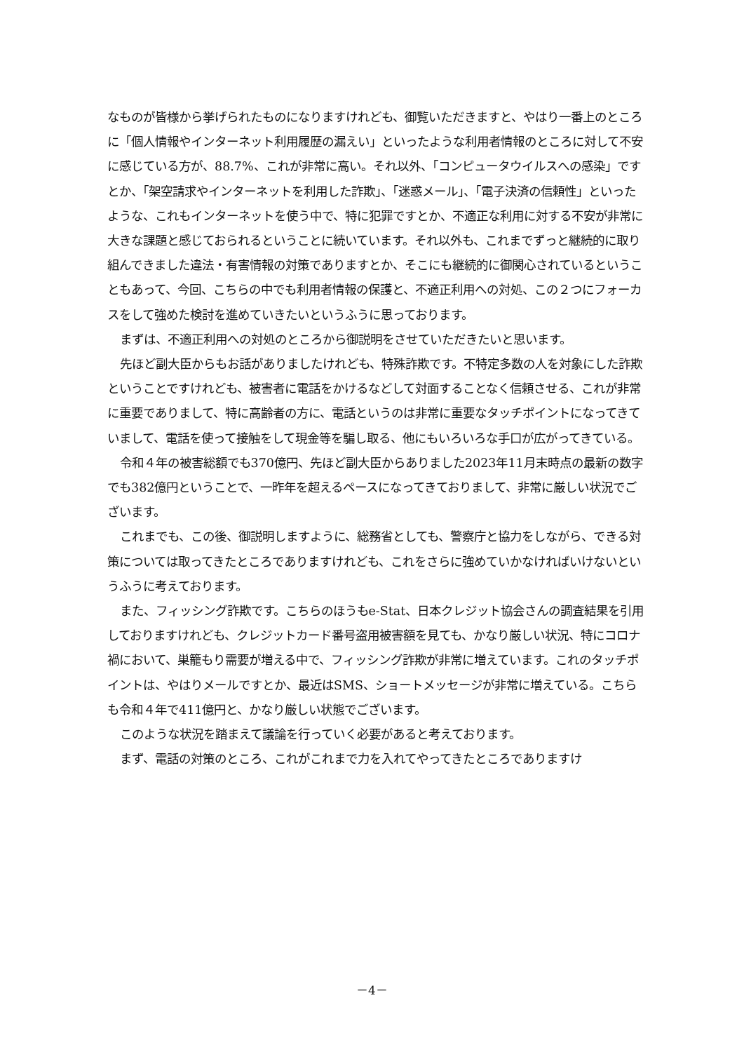なものが皆様から挙げられたものになりますけれども、御覧いただきますと、やはり一番上のところに「個人情報やインターネット利用履歴の漏えい」といったような利用者情報のところに対して不安に感じている方が、88.7%、これが非常に高い。それ以外、「コンピュータウイルスへの感染」ですとか、「架空請求やインターネットを利用した詐欺」、「迷惑メール」、「電子決済の信頼性」といったような、これもインターネットを使う中で、特に犯罪ですとか、不適正な利用に対する不安が非常に大きな課題と感じておられるということに続いています。それ以外も、これまでずっと継続的に取り組んできました違法・有害情報の対策でありますとか、そこにも継続的に御関心されているということもあって、今回、こちらの中でも利用者情報の保護と、不適正利用への対処、この２つにフォーカスをして強めた検討を進めていきたいというふうに思っております。
まずは、不適正利用への対処のところから御説明をさせていただきたいと思います。
先ほど副大臣からもお話がありましたけれども、特殊詐欺です。不特定多数の人を対象にした詐欺ということですけれども、被害者に電話をかけるなどして対面することなく信頼させる、これが非常に重要でありまして、特に高齢者の方に、電話というのは非常に重要なタッチポイントになってきていまして、電話を使って接触をして現金等を騙し取る、他にもいろいろな手口が広がってきている。
令和４年の被害総額でも370億円、先ほど副大臣からありました2023年11月末時点の最新の数字でも382億円ということで、一昨年を超えるペースになってきておりまして、非常に厳しい状況でございます。
これまでも、この後、御説明しますように、総務省としても、警察庁と協力をしながら、できる対策については取ってきたところでありますけれども、これをさらに強めていかなければいけないというふうに考えております。
また、フィッシング詐欺です。こちらのほうもe-Stat、日本クレジット協会さんの調査結果を引用しておりますけれども、クレジットカード番号盗用被害額を見ても、かなり厳しい状況、特にコロナ禍において、巣籠もり需要が増える中で、フィッシング詐欺が非常に増えています。これのタッチポイントは、やはりメールですとか、最近はSMS、ショートメッセージが非常に増えている。こちらも令和４年で411億円と、かなり厳しい状態でございます。
このような状況を踏まえて議論を行っていく必要があると考えております。
まず、電話の対策のところ、これがこれまで力を入れてやってきたところでありますけ
－4－